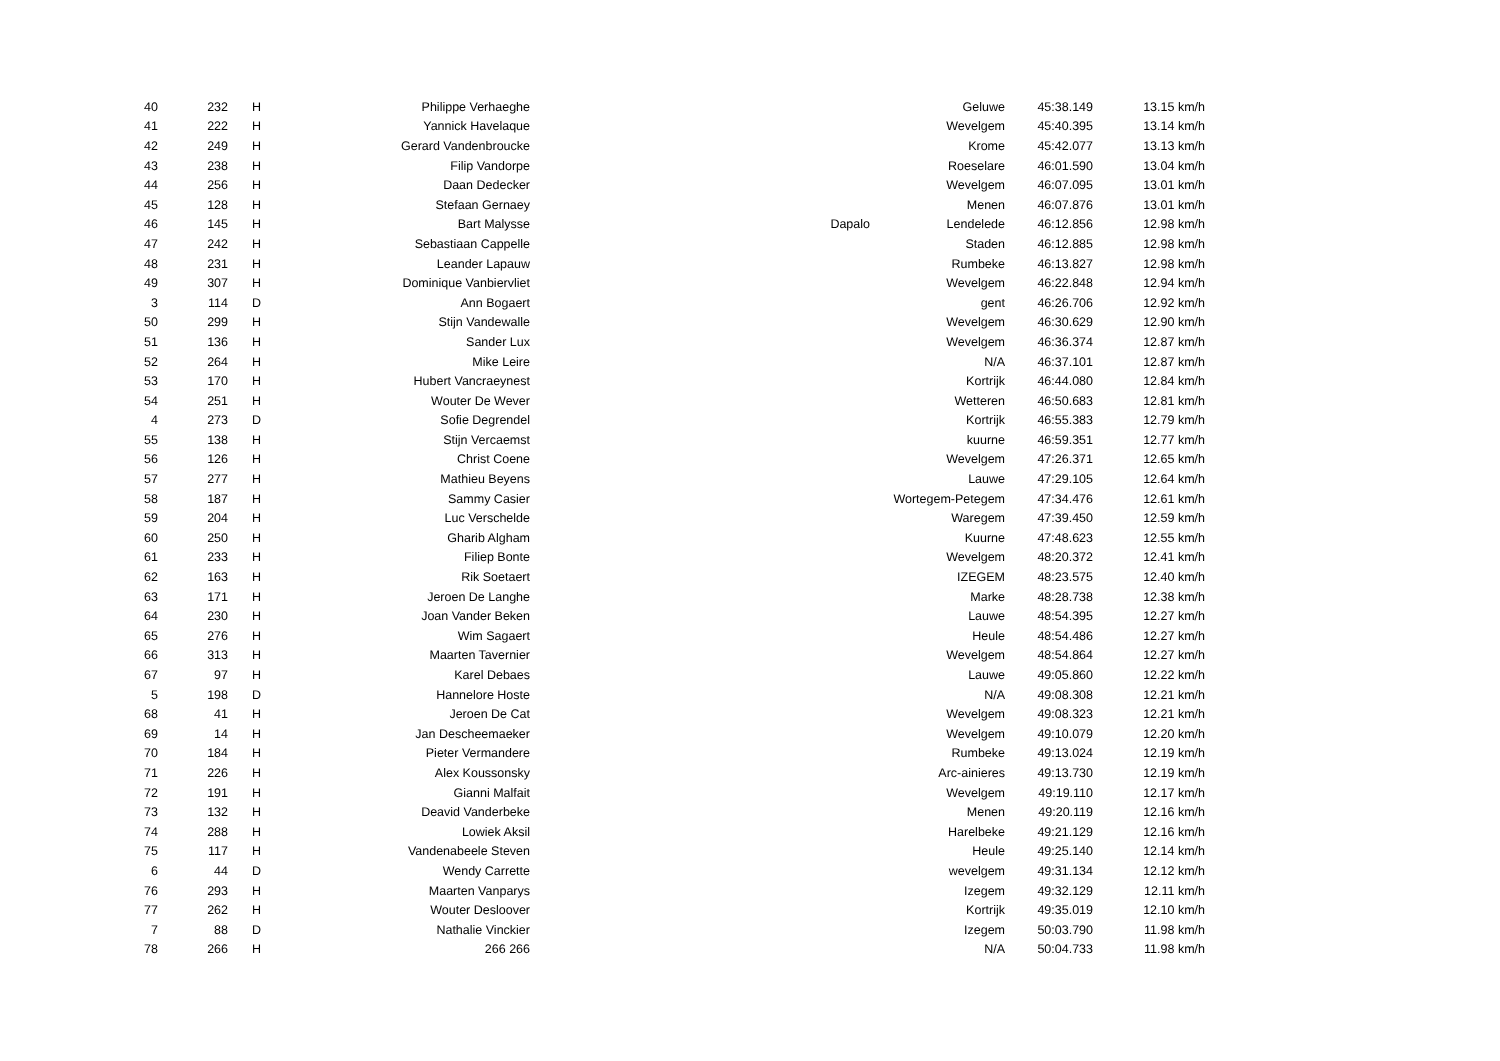| 40 | 232 | H | Philippe Verhaeghe | | Geluwe | 45:38.149 | 13.15 km/h |
| 41 | 222 | H | Yannick Havelaque | | Wevelgem | 45:40.395 | 13.14 km/h |
| 42 | 249 | H | Gerard Vandenbroucke | | Krome | 45:42.077 | 13.13 km/h |
| 43 | 238 | H | Filip Vandorpe | | Roeselare | 46:01.590 | 13.04 km/h |
| 44 | 256 | H | Daan Dedecker | | Wevelgem | 46:07.095 | 13.01 km/h |
| 45 | 128 | H | Stefaan Gernaey | | Menen | 46:07.876 | 13.01 km/h |
| 46 | 145 | H | Bart Malysse | Dapalo | Lendelede | 46:12.856 | 12.98 km/h |
| 47 | 242 | H | Sebastiaan Cappelle | | Staden | 46:12.885 | 12.98 km/h |
| 48 | 231 | H | Leander Lapauw | | Rumbeke | 46:13.827 | 12.98 km/h |
| 49 | 307 | H | Dominique Vanbiervliet | | Wevelgem | 46:22.848 | 12.94 km/h |
| 3 | 114 | D | Ann Bogaert | | gent | 46:26.706 | 12.92 km/h |
| 50 | 299 | H | Stijn Vandewalle | | Wevelgem | 46:30.629 | 12.90 km/h |
| 51 | 136 | H | Sander Lux | | Wevelgem | 46:36.374 | 12.87 km/h |
| 52 | 264 | H | Mike Leire | | N/A | 46:37.101 | 12.87 km/h |
| 53 | 170 | H | Hubert Vancraeynest | | Kortrijk | 46:44.080 | 12.84 km/h |
| 54 | 251 | H | Wouter De Wever | | Wetteren | 46:50.683 | 12.81 km/h |
| 4 | 273 | D | Sofie Degrendel | | Kortrijk | 46:55.383 | 12.79 km/h |
| 55 | 138 | H | Stijn Vercaemst | | kuurne | 46:59.351 | 12.77 km/h |
| 56 | 126 | H | Christ Coene | | Wevelgem | 47:26.371 | 12.65 km/h |
| 57 | 277 | H | Mathieu Beyens | | Lauwe | 47:29.105 | 12.64 km/h |
| 58 | 187 | H | Sammy Casier | | Wortegem-Petegem | 47:34.476 | 12.61 km/h |
| 59 | 204 | H | Luc Verschelde | | Waregem | 47:39.450 | 12.59 km/h |
| 60 | 250 | H | Gharib Algham | | Kuurne | 47:48.623 | 12.55 km/h |
| 61 | 233 | H | Filiep Bonte | | Wevelgem | 48:20.372 | 12.41 km/h |
| 62 | 163 | H | Rik Soetaert | | IZEGEM | 48:23.575 | 12.40 km/h |
| 63 | 171 | H | Jeroen De Langhe | | Marke | 48:28.738 | 12.38 km/h |
| 64 | 230 | H | Joan Vander Beken | | Lauwe | 48:54.395 | 12.27 km/h |
| 65 | 276 | H | Wim Sagaert | | Heule | 48:54.486 | 12.27 km/h |
| 66 | 313 | H | Maarten Tavernier | | Wevelgem | 48:54.864 | 12.27 km/h |
| 67 | 97 | H | Karel Debaes | | Lauwe | 49:05.860 | 12.22 km/h |
| 5 | 198 | D | Hannelore Hoste | | N/A | 49:08.308 | 12.21 km/h |
| 68 | 41 | H | Jeroen De Cat | | Wevelgem | 49:08.323 | 12.21 km/h |
| 69 | 14 | H | Jan Descheemaeker | | Wevelgem | 49:10.079 | 12.20 km/h |
| 70 | 184 | H | Pieter Vermandere | | Rumbeke | 49:13.024 | 12.19 km/h |
| 71 | 226 | H | Alex Koussonsky | | Arc-ainieres | 49:13.730 | 12.19 km/h |
| 72 | 191 | H | Gianni Malfait | | Wevelgem | 49:19.110 | 12.17 km/h |
| 73 | 132 | H | Deavid Vanderbeke | | Menen | 49:20.119 | 12.16 km/h |
| 74 | 288 | H | Lowiek Aksil | | Harelbeke | 49:21.129 | 12.16 km/h |
| 75 | 117 | H | Vandenabeele Steven | | Heule | 49:25.140 | 12.14 km/h |
| 6 | 44 | D | Wendy Carrette | | wevelgem | 49:31.134 | 12.12 km/h |
| 76 | 293 | H | Maarten Vanparys | | Izegem | 49:32.129 | 12.11 km/h |
| 77 | 262 | H | Wouter Desloover | | Kortrijk | 49:35.019 | 12.10 km/h |
| 7 | 88 | D | Nathalie Vinckier | | Izegem | 50:03.790 | 11.98 km/h |
| 78 | 266 | H | 266 266 | | N/A | 50:04.733 | 11.98 km/h |